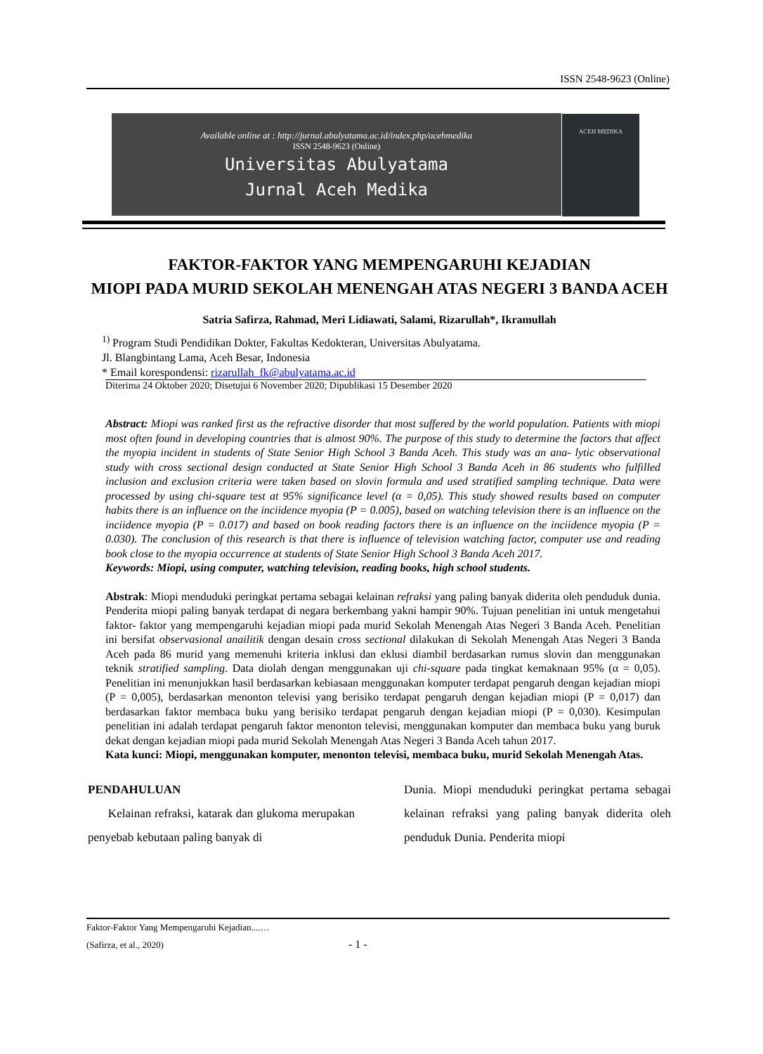ISSN 2548-9623 (Online)
Available online at : http://jurnal.abulyatama.ac.id/index.php/acehmedika
ISSN 2548-9623 (Online)
Universitas Abulyatama
Jurnal Aceh Medika
ACEH MEDIKA
FAKTOR-FAKTOR YANG MEMPENGARUHI KEJADIAN
MIOPI PADA MURID SEKOLAH MENENGAH ATAS NEGERI 3 BANDA ACEH
Satria Safirza, Rahmad, Meri Lidiawati, Salami, Rizarullah*, Ikramullah
<sup>1)</sup> Program Studi Pendidikan Dokter, Fakultas Kedokteran, Universitas Abulyatama.
Jl. Blangbintang Lama, Aceh Besar, Indonesia
* Email korespondensi: rizarullah_fk@abulyatama.ac.id
Diterima 24 Oktober 2020; Disetujui 6 November 2020; Dipublikasi 15 Desember 2020
Abstract: Miopi was ranked first as the refractive disorder that most suffered by the world population. Patients with miopi most often found in developing countries that is almost 90%. The purpose of this study to determine the factors that affect the myopia incident in students of State Senior High School 3 Banda Aceh. This study was an ana- lytic observational study with cross sectional design conducted at State Senior High School 3 Banda Aceh in 86 students who fulfilled inclusion and exclusion criteria were taken based on slovin formula and used stratified sampling technique. Data were processed by using chi-square test at 95% significance level (α = 0,05). This study showed results based on computer habits there is an influence on the inciidence myopia (P = 0.005), based on watching television there is an influence on the inciidence myopia (P = 0.017) and based on book reading factors there is an influence on the inciidence myopia (P = 0.030). The conclusion of this research is that there is influence of television watching factor, computer use and reading book close to the myopia occurrence at students of State Senior High School 3 Banda Aceh 2017.
Keywords: Miopi, using computer, watching television, reading books, high school students.
Abstrak: Miopi menduduki peringkat pertama sebagai kelainan refraksi yang paling banyak diderita oleh penduduk dunia. Penderita miopi paling banyak terdapat di negara berkembang yakni hampir 90%. Tujuan penelitian ini untuk mengetahui faktor- faktor yang mempengaruhi kejadian miopi pada murid Sekolah Menengah Atas Negeri 3 Banda Aceh. Penelitian ini bersifat observasional anailitik dengan desain cross sectional dilakukan di Sekolah Menengah Atas Negeri 3 Banda Aceh pada 86 murid yang memenuhi kriteria inklusi dan eklusi diambil berdasarkan rumus slovin dan menggunakan teknik stratified sampling. Data diolah dengan menggunakan uji chi-square pada tingkat kemaknaan 95% (α = 0,05). Penelitian ini menunjukkan hasil berdasarkan kebiasaan menggunakan komputer terdapat pengaruh dengan kejadian miopi (P = 0,005), berdasarkan menonton televisi yang berisiko terdapat pengaruh dengan kejadian miopi (P = 0,017) dan berdasarkan faktor membaca buku yang berisiko terdapat pengaruh dengan kejadian miopi (P = 0,030). Kesimpulan penelitian ini adalah terdapat pengaruh faktor menonton televisi, menggunakan komputer dan membaca buku yang buruk dekat dengan kejadian miopi pada murid Sekolah Menengah Atas Negeri 3 Banda Aceh tahun 2017.
Kata kunci: Miopi, menggunakan komputer, menonton televisi, membaca buku, murid Sekolah Menengah Atas.
PENDAHULUAN
Kelainan refraksi, katarak dan glukoma merupakan penyebab kebutaan paling banyak di
Dunia. Miopi menduduki peringkat pertama sebagai kelainan refraksi yang paling banyak diderita oleh penduduk Dunia. Penderita miopi
Faktor-Faktor Yang Mempengaruhi Kejadian....…
(Safirza, et al., 2020) - 1 -